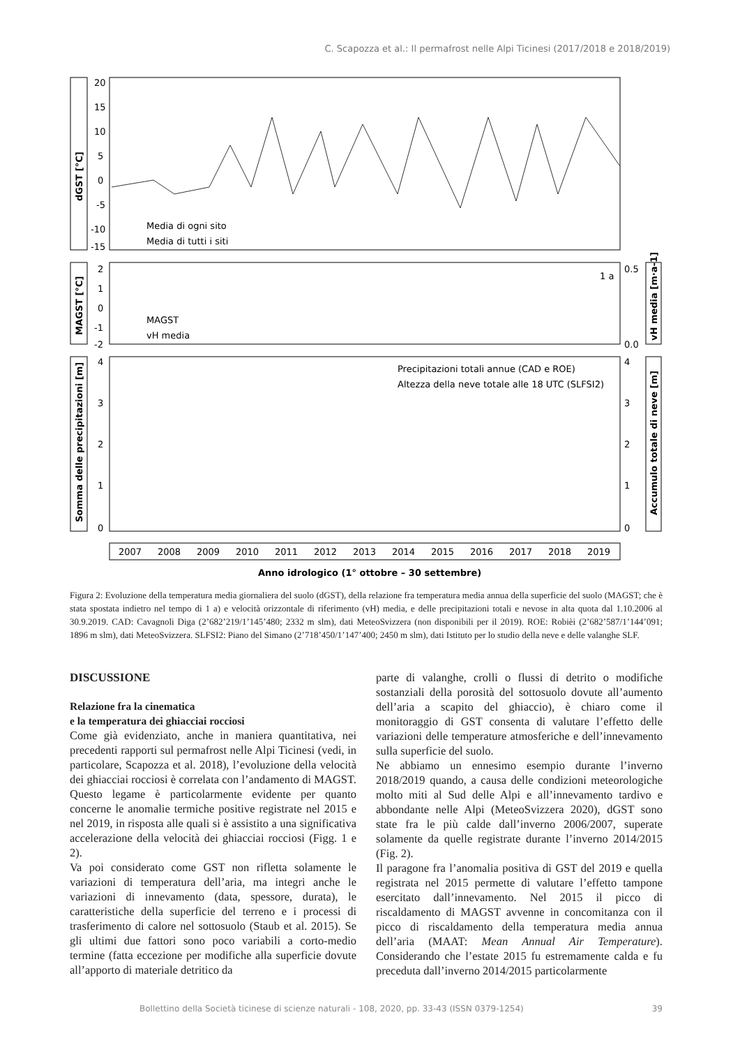C. Scapozza et al.: Il permafrost nelle Alpi Ticinesi (2017/2018 e 2018/2019)
dGST [°C]
20
15
10
5
0
-5
-10
-15
Media di ogni sito
Media di tutti i siti
MAGST [°C]
2
1
0
-1
-2
0.5
0.0
vH media [m·a-1]
MAGST
vH media
1 a
Somma delle precipitazioni [m]
Accumulo totale di neve [m]
4
3
2
1
0
4
3
2
1
0
Precipitazioni totali annue (CAD e ROE)
Altezza della neve totale alle 18 UTC (SLFSI2)
2007
2008
2009
2010
2011
2012
2013
2014
2015
2016
2017
2018
2019
Anno idrologico (1° ottobre – 30 settembre)
Figura 2: Evoluzione della temperatura media giornaliera del suolo (dGST), della relazione fra temperatura media annua della superficie del suolo (MAGST; che è stata spostata indietro nel tempo di 1 a) e velocità orizzontale di riferimento (vH) media, e delle precipitazioni totali e nevose in alta quota dal 1.10.2006 al 30.9.2019. CAD: Cavagnoli Diga (2’682’219/1’145’480; 2332 m slm), dati MeteoSvizzera (non disponibili per il 2019). ROE: Robièi (2’682’587/1’144’091; 1896 m slm), dati MeteoSvizzera. SLFSI2: Piano del Simano (2’718’450/1’147’400; 2450 m slm), dati Istituto per lo studio della neve e delle valanghe SLF.
DISCUSSIONE
Relazione fra la cinematica
e la temperatura dei ghiacciai rocciosi
Come già evidenziato, anche in maniera quantitativa, nei precedenti rapporti sul permafrost nelle Alpi Ticinesi (vedi, in particolare, Scapozza et al. 2018), l’evoluzione della velocità dei ghiacciai rocciosi è correlata con l’andamento di MAGST. Questo legame è particolarmente evidente per quanto concerne le anomalie termiche positive registrate nel 2015 e nel 2019, in risposta alle quali si è assistito a una significativa accelerazione della velocità dei ghiacciai rocciosi (Figg. 1 e 2).
Va poi considerato come GST non rifletta solamente le variazioni di temperatura dell’aria, ma integri anche le variazioni di innevamento (data, spessore, durata), le caratteristiche della superficie del terreno e i processi di trasferimento di calore nel sottosuolo (Staub et al. 2015). Se gli ultimi due fattori sono poco variabili a corto-medio termine (fatta eccezione per modifiche alla superficie dovute all’apporto di materiale detritico da
parte di valanghe, crolli o flussi di detrito o modifiche sostanziali della porosità del sottosuolo dovute all’aumento dell’aria a scapito del ghiaccio), è chiaro come il monitoraggio di GST consenta di valutare l’effetto delle variazioni delle temperature atmosferiche e dell’innevamento sulla superficie del suolo.
Ne abbiamo un ennesimo esempio durante l’inverno 2018/2019 quando, a causa delle condizioni meteorologiche molto miti al Sud delle Alpi e all’innevamento tardivo e abbondante nelle Alpi (MeteoSvizzera 2020), dGST sono state fra le più calde dall’inverno 2006/2007, superate solamente da quelle registrate durante l’inverno 2014/2015 (Fig. 2).
Il paragone fra l’anomalia positiva di GST del 2019 e quella registrata nel 2015 permette di valutare l’effetto tampone esercitato dall’innevamento. Nel 2015 il picco di riscaldamento di MAGST avvenne in concomitanza con il picco di riscaldamento della temperatura media annua dell’aria (MAAT: Mean Annual Air Temperature). Considerando che l’estate 2015 fu estremamente calda e fu preceduta dall’inverno 2014/2015 particolarmente
Bollettino della Società ticinese di scienze naturali - 108, 2020, pp. 33-43 (ISSN 0379-1254) 39